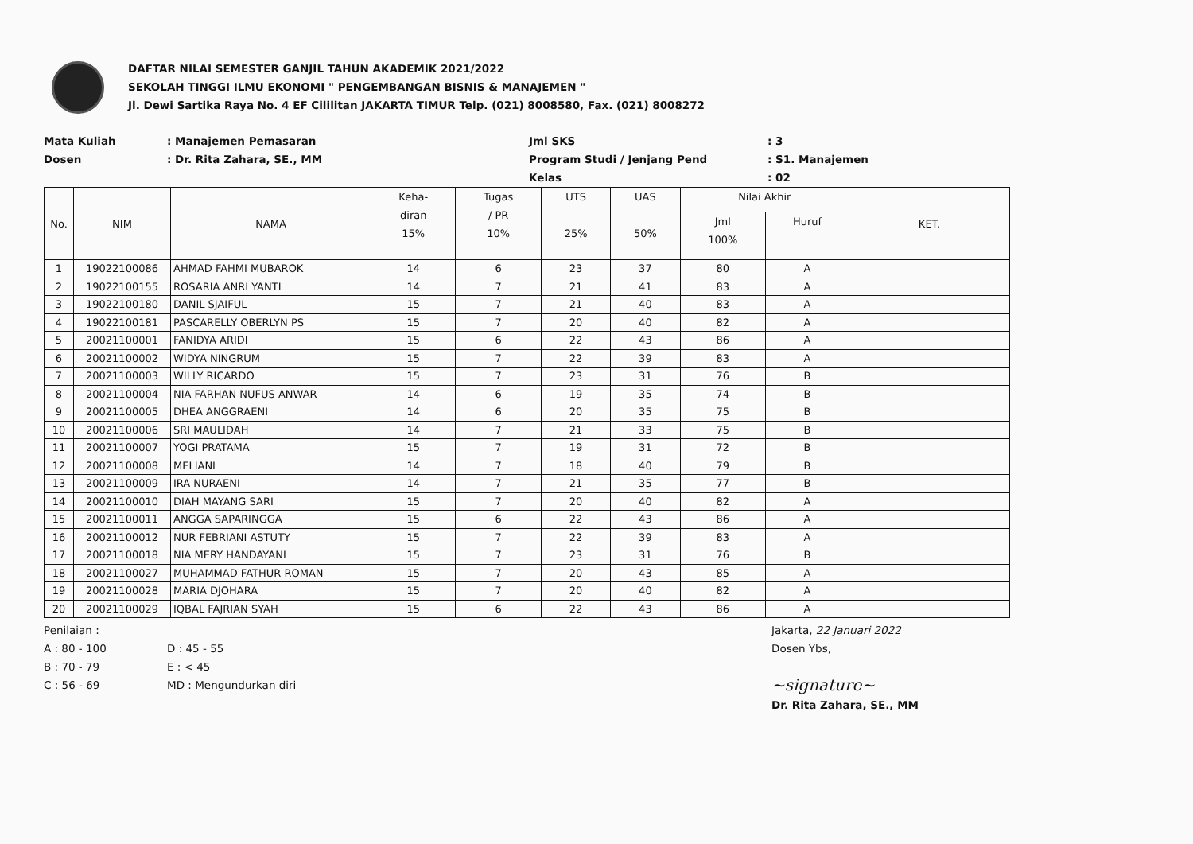DAFTAR NILAI SEMESTER GANJIL TAHUN AKADEMIK 2021/2022
SEKOLAH TINGGI ILMU EKONOMI " PENGEMBANGAN BISNIS & MANAJEMEN "
Jl. Dewi Sartika Raya No. 4 EF Cililitan JAKARTA TIMUR Telp. (021) 8008580, Fax. (021) 8008272
Mata Kuliah
: Manajemen Pemasaran
Jml SKS
: 3
Dosen
: Dr. Rita Zahara, SE., MM
Program Studi / Jenjang Pend
: S1. Manajemen
Kelas
: 02
| No. | NIM | NAMA | Keha- diran 15% | Tugas / PR 10% | UTS 25% | UAS 50% | Nilai Akhir | | KET. |
| --- | --- | --- | --- | --- | --- | --- | --- | --- | --- |
| | | | | | | | Jml 100% | Huruf | |
| 1 | 19022100086 | AHMAD FAHMI MUBAROK | 14 | 6 | 23 | 37 | 80 | A | |
| 2 | 19022100155 | ROSARIA ANRI YANTI | 14 | 7 | 21 | 41 | 83 | A | |
| 3 | 19022100180 | DANIL SJAIFUL | 15 | 7 | 21 | 40 | 83 | A | |
| 4 | 19022100181 | PASCARELLY OBERLYN PS | 15 | 7 | 20 | 40 | 82 | A | |
| 5 | 20021100001 | FANIDYA ARIDI | 15 | 6 | 22 | 43 | 86 | A | |
| 6 | 20021100002 | WIDYA NINGRUM | 15 | 7 | 22 | 39 | 83 | A | |
| 7 | 20021100003 | WILLY RICARDO | 15 | 7 | 23 | 31 | 76 | B | |
| 8 | 20021100004 | NIA FARHAN NUFUS ANWAR | 14 | 6 | 19 | 35 | 74 | B | |
| 9 | 20021100005 | DHEA ANGGRAENI | 14 | 6 | 20 | 35 | 75 | B | |
| 10 | 20021100006 | SRI MAULIDAH | 14 | 7 | 21 | 33 | 75 | B | |
| 11 | 20021100007 | YOGI PRATAMA | 15 | 7 | 19 | 31 | 72 | B | |
| 12 | 20021100008 | MELIANI | 14 | 7 | 18 | 40 | 79 | B | |
| 13 | 20021100009 | IRA NURAENI | 14 | 7 | 21 | 35 | 77 | B | |
| 14 | 20021100010 | DIAH MAYANG SARI | 15 | 7 | 20 | 40 | 82 | A | |
| 15 | 20021100011 | ANGGA SAPARINGGA | 15 | 6 | 22 | 43 | 86 | A | |
| 16 | 20021100012 | NUR FEBRIANI ASTUTY | 15 | 7 | 22 | 39 | 83 | A | |
| 17 | 20021100018 | NIA MERY HANDAYANI | 15 | 7 | 23 | 31 | 76 | B | |
| 18 | 20021100027 | MUHAMMAD FATHUR ROMAN | 15 | 7 | 20 | 43 | 85 | A | |
| 19 | 20021100028 | MARIA DJOHARA | 15 | 7 | 20 | 40 | 82 | A | |
| 20 | 20021100029 | IQBAL FAJRIAN SYAH | 15 | 6 | 22 | 43 | 86 | A | |
Penilaian :
A : 80 - 100
B : 70 - 79
C : 56 - 69
D : 45 - 55
E : < 45
MD : Mengundurkan diri
Jakarta, 22 Januari 2022
Dosen Ybs,
~signature~
Dr. Rita Zahara, SE., MM